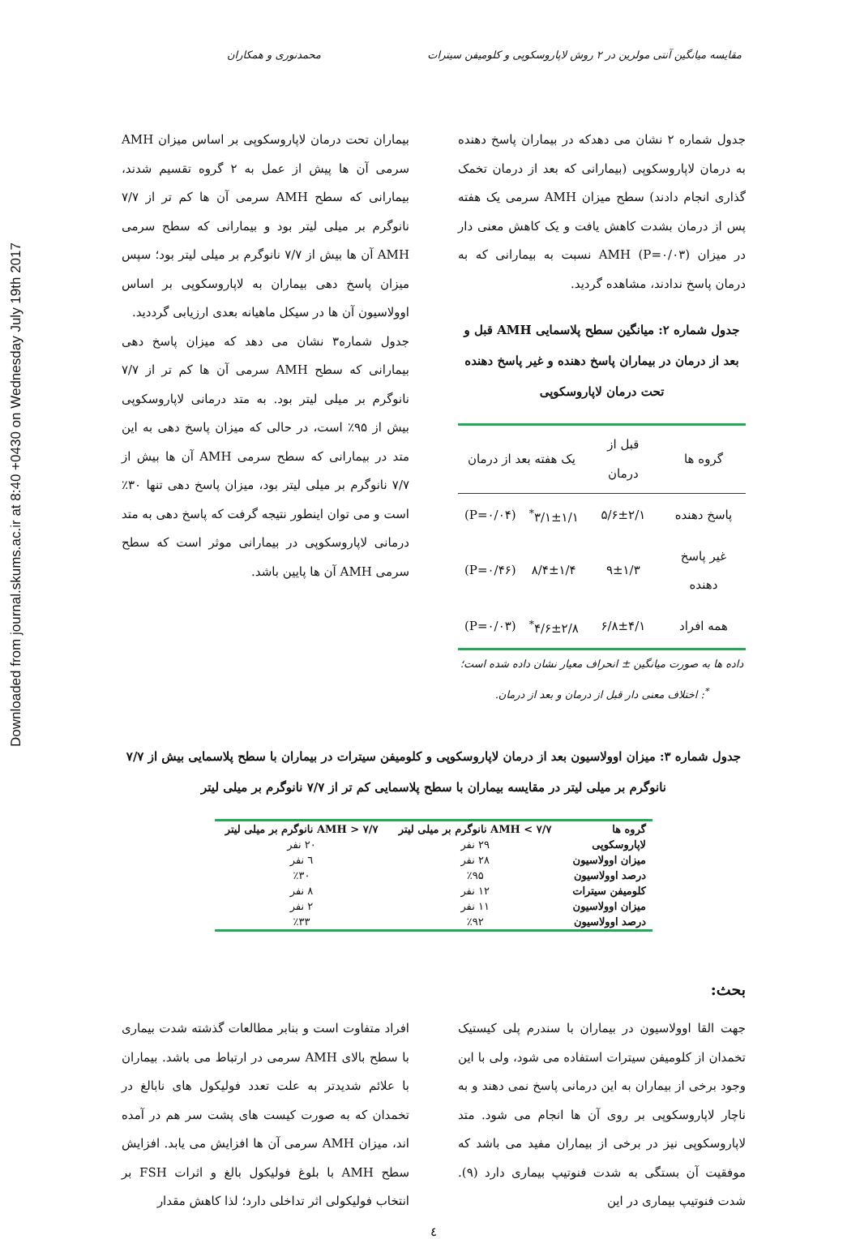Downloaded from journal.skums.ac.ir at 8:40 +0430 on Wednesday July 19th 2017
مقایسه میانگین آنتی مولرین در ۲ روش لاپاروسکوپی و کلومیفن سیترات محمدنوری و همکاران
جدول شماره ۲ نشان می دهدکه در بیماران پاسخ دهنده به درمان لاپاروسکوپی (بیمارانی که بعد از درمان تخمک گذاری انجام دادند) سطح میزان AMH سرمی یک هفته پس از درمان بشدت کاهش یافت و یک کاهش معنی دار در میزان AMH (P=۰/۰۳) نسبت به بیمارانی که به درمان پاسخ ندادند، مشاهده گردید.
جدول شماره ۲: میانگین سطح پلاسمایی AMH قبل و بعد از درمان در بیماران پاسخ دهنده و غیر پاسخ دهنده تحت درمان لاپاروسکوپی
| گروه ها | قبل از درمان | یک هفته بعد از درمان | |
| --- | --- | --- | --- |
| پاسخ دهنده | ۵/۶±۲/۱ | ۳/۱±۱/۱<sup>*</sup> | (P=۰/۰۴) |
| غیر پاسخ دهنده | ۹±۱/۳ | ۸/۴±۱/۴ | (P=۰/۴۶) |
| همه افراد | ۶/۸±۴/۱ | ۴/۶±۲/۸<sup>*</sup> | (P=۰/۰۳) |
داده ها به صورت میانگین ± انحراف معیار نشان داده شده است؛ <sup>*</sup>: اختلاف معنی دار قبل از درمان و بعد از درمان.
بیماران تحت درمان لاپاروسکوپی بر اساس میزان AMH سرمی آن ها پیش از عمل به ۲ گروه تقسیم شدند، بیمارانی که سطح AMH سرمی آن ها کم تر از ۷/۷ نانوگرم بر میلی لیتر بود و بیمارانی که سطح سرمی AMH آن ها بیش از ۷/۷ نانوگرم بر میلی لیتر بود؛ سپس میزان پاسخ دهی بیماران به لاپاروسکوپی بر اساس اوولاسیون آن ها در سیکل ماهیانه بعدی ارزیابی گرددید.
جدول شماره۳ نشان می دهد که میزان پاسخ دهی بیمارانی که سطح AMH سرمی آن ها کم تر از ۷/۷ نانوگرم بر میلی لیتر بود. به متد درمانی لاپاروسکوپی بیش از ۹۵٪ است، در حالی که میزان پاسخ دهی به این متد در بیمارانی که سطح سرمی AMH آن ها بیش از ۷/۷ نانوگرم بر میلی لیتر بود، میزان پاسخ دهی تنها ۳۰٪ است و می توان اینطور نتیجه گرفت که پاسخ دهی به متد درمانی لاپاروسکوپی در بیمارانی موثر است که سطح سرمی AMH آن ها پایین باشد.
جدول شماره ۳: میزان اوولاسیون بعد از درمان لاپاروسکوپی و کلومیفن سیترات در بیماران با سطح پلاسمایی بیش از ۷/۷ نانوگرم بر میلی لیتر در مقایسه بیماران با سطح پلاسمایی کم تر از ۷/۷ نانوگرم بر میلی لیتر
| گروه ها | AMH < ۷/۷ نانوگرم بر میلی لیتر | AMH > ۷/۷ نانوگرم بر میلی لیتر |
| --- | --- | --- |
| لاپاروسکوپی | ۲۹ نفر | ۲۰ نفر |
| میزان اوولاسیون | ۲۸ نفر | ٦ نفر |
| درصد اوولاسیون | ٪۹۵ | ٪۳۰ |
| کلومیفن سیترات | ۱۲ نفر | ۸ نفر |
| میزان اوولاسیون | ۱۱ نفر | ۲ نفر |
| درصد اوولاسیون | ٪۹۲ | ٪۳۳ |
بحث:
جهت القا اوولاسیون در بیماران با سندرم پلی کیستیک تخمدان از کلومیفن سیترات استفاده می شود، ولی با این وجود برخی از بیماران به این درمانی پاسخ نمی دهند و به ناچار لاپاروسکوپی بر روی آن ها انجام می شود. متد لاپاروسکوپی نیز در برخی از بیماران مفید می باشد که موفقیت آن بستگی به شدت فنوتیپ بیماری دارد (۹). شدت فنوتیپ بیماری در این
افراد متفاوت است و بنابر مطالعات گذشته شدت بیماری با سطح بالای AMH سرمی در ارتباط می باشد. بیماران با علائم شدیدتر به علت تعدد فولیکول های نابالغ در تخمدان که به صورت کیست های پشت سر هم در آمده اند، میزان AMH سرمی آن ها افزایش می یابد. افزایش سطح AMH با بلوغ فولیکول بالغ و اثرات FSH بر انتخاب فولیکولی اثر تداخلی دارد؛ لذا کاهش مقدار
٤